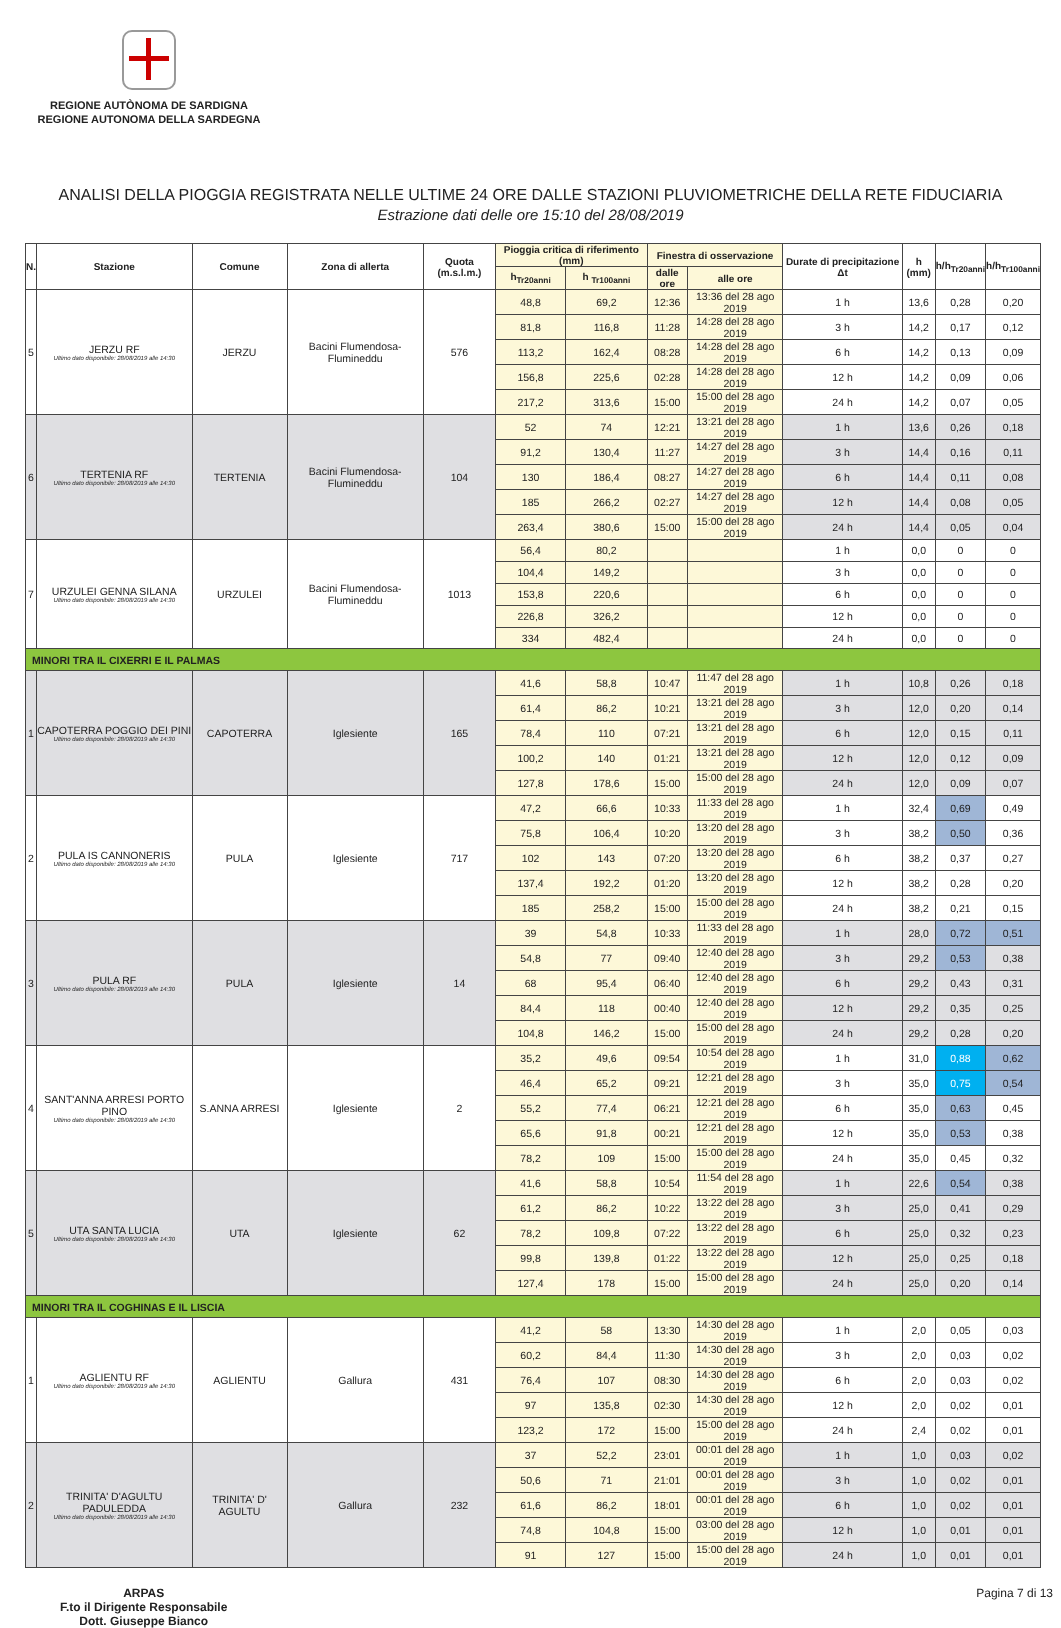REGIONE AUTÒNOMA DE SARDIGNA
REGIONE AUTONOMA DELLA SARDEGNA
ANALISI DELLA PIOGGIA REGISTRATA NELLE ULTIME 24 ORE DALLE STAZIONI PLUVIOMETRICHE DELLA RETE FIDUCIARIA
Estrazione dati delle ore 15:10 del 28/08/2019
| N. | Stazione | Comune | Zona di allerta | Quota (m.s.l.m.) | Pioggia critica di riferimento (mm) | | Finestra di osservazione | | Durate di precipitazione Δt | h (mm) | h/h<sub>Tr20anni</sub> | h/h<sub>Tr100anni</sub> |
| --- | --- | --- | --- | --- | --- | --- | --- | --- | --- | --- | --- | --- |
| | | | | | h<sub>Tr20anni</sub> | h <sub>Tr100anni</sub> | dalle ore | alle ore | | | | |
| 5 | JERZU RF Ultimo dato disponibile: 28/08/2019 alle 14:30 | JERZU | Bacini Flumendosa-Flumineddu | 576 | 48,8 | 69,2 | 12:36 | 13:36 del 28 ago 2019 | 1 h | 13,6 | 0,28 | 0,20 |
| | | | | | 81,8 | 116,8 | 11:28 | 14:28 del 28 ago 2019 | 3 h | 14,2 | 0,17 | 0,12 |
| | | | | | 113,2 | 162,4 | 08:28 | 14:28 del 28 ago 2019 | 6 h | 14,2 | 0,13 | 0,09 |
| | | | | | 156,8 | 225,6 | 02:28 | 14:28 del 28 ago 2019 | 12 h | 14,2 | 0,09 | 0,06 |
| | | | | | 217,2 | 313,6 | 15:00 | 15:00 del 28 ago 2019 | 24 h | 14,2 | 0,07 | 0,05 |
| 6 | TERTENIA RF Ultimo dato disponibile: 28/08/2019 alle 14:30 | TERTENIA | Bacini Flumendosa-Flumineddu | 104 | 52 | 74 | 12:21 | 13:21 del 28 ago 2019 | 1 h | 13,6 | 0,26 | 0,18 |
| | | | | | 91,2 | 130,4 | 11:27 | 14:27 del 28 ago 2019 | 3 h | 14,4 | 0,16 | 0,11 |
| | | | | | 130 | 186,4 | 08:27 | 14:27 del 28 ago 2019 | 6 h | 14,4 | 0,11 | 0,08 |
| | | | | | 185 | 266,2 | 02:27 | 14:27 del 28 ago 2019 | 12 h | 14,4 | 0,08 | 0,05 |
| | | | | | 263,4 | 380,6 | 15:00 | 15:00 del 28 ago 2019 | 24 h | 14,4 | 0,05 | 0,04 |
| 7 | URZULEI GENNA SILANA Ultimo dato disponibile: 28/08/2019 alle 14:30 | URZULEI | Bacini Flumendosa-Flumineddu | 1013 | 56,4 | 80,2 | | | 1 h | 0,0 | 0 | 0 |
| | | | | | 104,4 | 149,2 | | | 3 h | 0,0 | 0 | 0 |
| | | | | | 153,8 | 220,6 | | | 6 h | 0,0 | 0 | 0 |
| | | | | | 226,8 | 326,2 | | | 12 h | 0,0 | 0 | 0 |
| | | | | | 334 | 482,4 | | | 24 h | 0,0 | 0 | 0 |
| MINORI TRA IL CIXERRI E IL PALMAS | | | | | | | | | | | | |
| 1 | CAPOTERRA POGGIO DEI PINI Ultimo dato disponibile: 28/08/2019 alle 14:30 | CAPOTERRA | Iglesiente | 165 | 41,6 | 58,8 | 10:47 | 11:47 del 28 ago 2019 | 1 h | 10,8 | 0,26 | 0,18 |
| | | | | | 61,4 | 86,2 | 10:21 | 13:21 del 28 ago 2019 | 3 h | 12,0 | 0,20 | 0,14 |
| | | | | | 78,4 | 110 | 07:21 | 13:21 del 28 ago 2019 | 6 h | 12,0 | 0,15 | 0,11 |
| | | | | | 100,2 | 140 | 01:21 | 13:21 del 28 ago 2019 | 12 h | 12,0 | 0,12 | 0,09 |
| | | | | | 127,8 | 178,6 | 15:00 | 15:00 del 28 ago 2019 | 24 h | 12,0 | 0,09 | 0,07 |
| 2 | PULA IS CANNONERIS Ultimo dato disponibile: 28/08/2019 alle 14:30 | PULA | Iglesiente | 717 | 47,2 | 66,6 | 10:33 | 11:33 del 28 ago 2019 | 1 h | 32,4 | 0,69 | 0,49 |
| | | | | | 75,8 | 106,4 | 10:20 | 13:20 del 28 ago 2019 | 3 h | 38,2 | 0,50 | 0,36 |
| | | | | | 102 | 143 | 07:20 | 13:20 del 28 ago 2019 | 6 h | 38,2 | 0,37 | 0,27 |
| | | | | | 137,4 | 192,2 | 01:20 | 13:20 del 28 ago 2019 | 12 h | 38,2 | 0,28 | 0,20 |
| | | | | | 185 | 258,2 | 15:00 | 15:00 del 28 ago 2019 | 24 h | 38,2 | 0,21 | 0,15 |
| 3 | PULA RF Ultimo dato disponibile: 28/08/2019 alle 14:30 | PULA | Iglesiente | 14 | 39 | 54,8 | 10:33 | 11:33 del 28 ago 2019 | 1 h | 28,0 | 0,72 | 0,51 |
| | | | | | 54,8 | 77 | 09:40 | 12:40 del 28 ago 2019 | 3 h | 29,2 | 0,53 | 0,38 |
| | | | | | 68 | 95,4 | 06:40 | 12:40 del 28 ago 2019 | 6 h | 29,2 | 0,43 | 0,31 |
| | | | | | 84,4 | 118 | 00:40 | 12:40 del 28 ago 2019 | 12 h | 29,2 | 0,35 | 0,25 |
| | | | | | 104,8 | 146,2 | 15:00 | 15:00 del 28 ago 2019 | 24 h | 29,2 | 0,28 | 0,20 |
| 4 | SANT'ANNA ARRESI PORTO PINO Ultimo dato disponibile: 28/08/2019 alle 14:30 | S.ANNA ARRESI | Iglesiente | 2 | 35,2 | 49,6 | 09:54 | 10:54 del 28 ago 2019 | 1 h | 31,0 | 0,88 | 0,62 |
| | | | | | 46,4 | 65,2 | 09:21 | 12:21 del 28 ago 2019 | 3 h | 35,0 | 0,75 | 0,54 |
| | | | | | 55,2 | 77,4 | 06:21 | 12:21 del 28 ago 2019 | 6 h | 35,0 | 0,63 | 0,45 |
| | | | | | 65,6 | 91,8 | 00:21 | 12:21 del 28 ago 2019 | 12 h | 35,0 | 0,53 | 0,38 |
| | | | | | 78,2 | 109 | 15:00 | 15:00 del 28 ago 2019 | 24 h | 35,0 | 0,45 | 0,32 |
| 5 | UTA SANTA LUCIA Ultimo dato disponibile: 28/08/2019 alle 14:30 | UTA | Iglesiente | 62 | 41,6 | 58,8 | 10:54 | 11:54 del 28 ago 2019 | 1 h | 22,6 | 0,54 | 0,38 |
| | | | | | 61,2 | 86,2 | 10:22 | 13:22 del 28 ago 2019 | 3 h | 25,0 | 0,41 | 0,29 |
| | | | | | 78,2 | 109,8 | 07:22 | 13:22 del 28 ago 2019 | 6 h | 25,0 | 0,32 | 0,23 |
| | | | | | 99,8 | 139,8 | 01:22 | 13:22 del 28 ago 2019 | 12 h | 25,0 | 0,25 | 0,18 |
| | | | | | 127,4 | 178 | 15:00 | 15:00 del 28 ago 2019 | 24 h | 25,0 | 0,20 | 0,14 |
| MINORI TRA IL COGHINAS E IL LISCIA | | | | | | | | | | | | |
| 1 | AGLIENTU RF Ultimo dato disponibile: 28/08/2019 alle 14:30 | AGLIENTU | Gallura | 431 | 41,2 | 58 | 13:30 | 14:30 del 28 ago 2019 | 1 h | 2,0 | 0,05 | 0,03 |
| | | | | | 60,2 | 84,4 | 11:30 | 14:30 del 28 ago 2019 | 3 h | 2,0 | 0,03 | 0,02 |
| | | | | | 76,4 | 107 | 08:30 | 14:30 del 28 ago 2019 | 6 h | 2,0 | 0,03 | 0,02 |
| | | | | | 97 | 135,8 | 02:30 | 14:30 del 28 ago 2019 | 12 h | 2,0 | 0,02 | 0,01 |
| | | | | | 123,2 | 172 | 15:00 | 15:00 del 28 ago 2019 | 24 h | 2,4 | 0,02 | 0,01 |
| 2 | TRINITA' D'AGULTU PADULEDDA Ultimo dato disponibile: 28/08/2019 alle 14:30 | TRINITA' D' AGULTU | Gallura | 232 | 37 | 52,2 | 23:01 | 00:01 del 28 ago 2019 | 1 h | 1,0 | 0,03 | 0,02 |
| | | | | | 50,6 | 71 | 21:01 | 00:01 del 28 ago 2019 | 3 h | 1,0 | 0,02 | 0,01 |
| | | | | | 61,6 | 86,2 | 18:01 | 00:01 del 28 ago 2019 | 6 h | 1,0 | 0,02 | 0,01 |
| | | | | | 74,8 | 104,8 | 15:00 | 03:00 del 28 ago 2019 | 12 h | 1,0 | 0,01 | 0,01 |
| | | | | | 91 | 127 | 15:00 | 15:00 del 28 ago 2019 | 24 h | 1,0 | 0,01 | 0,01 |
ARPAS
F.to il Dirigente Responsabile
Dott. Giuseppe Bianco
Pagina 7 di 13